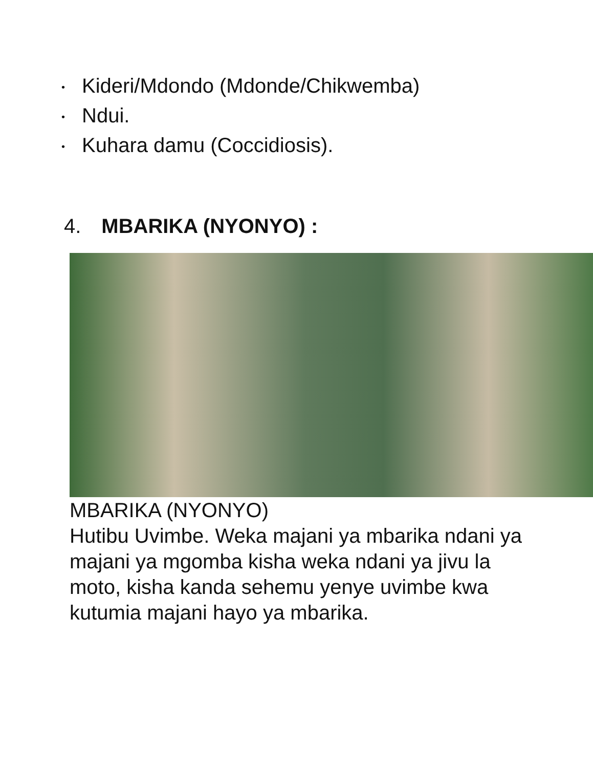• Kideri/Mdondo (Mdonde/Chikwemba)
• Ndui.
• Kuhara damu (Coccidiosis).
4. MBARIKA (NYONYO) :
MBARIKA (NYONYO)
Hutibu Uvimbe. Weka majani ya mbarika ndani ya majani ya mgomba kisha weka ndani ya jivu la moto, kisha kanda sehemu yenye uvimbe kwa kutumia majani hayo ya mbarika.